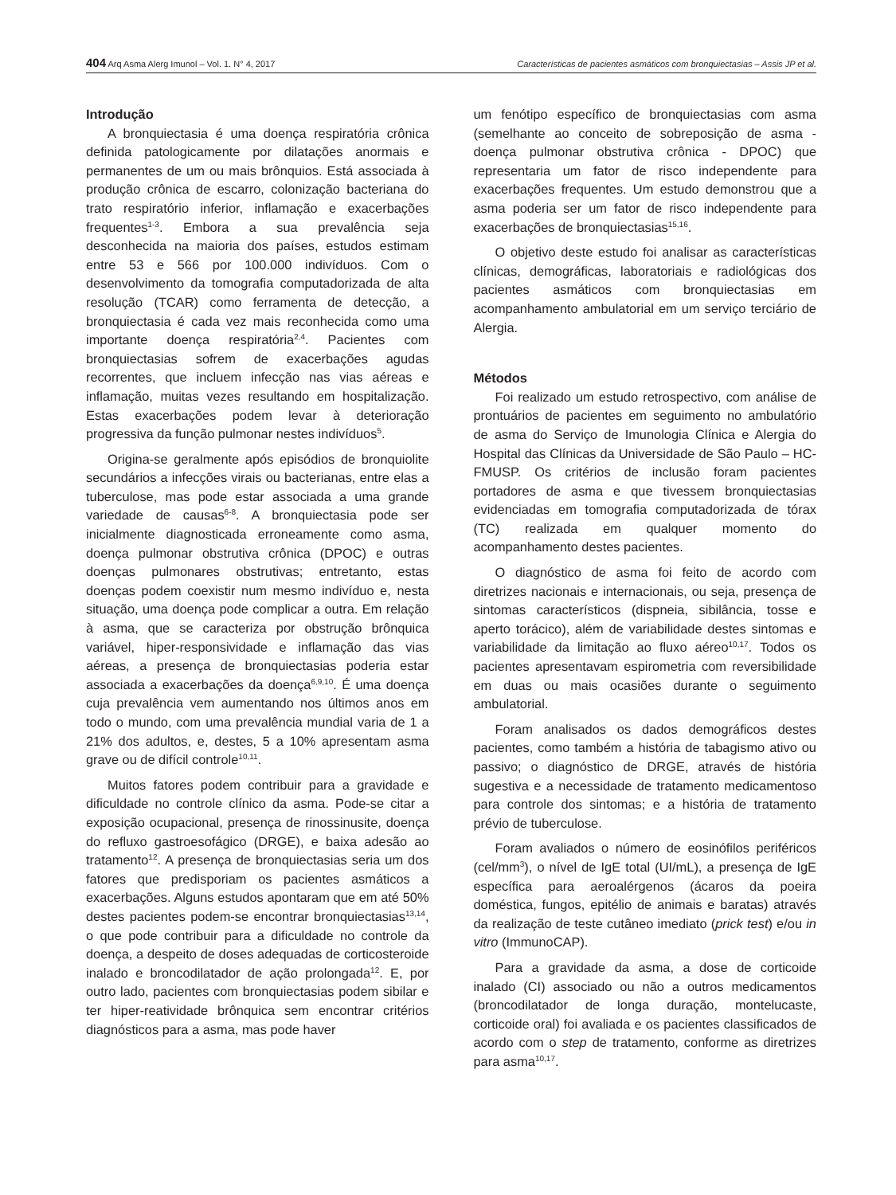404 Arq Asma Alerg Imunol – Vol. 1. N° 4, 2017 Características de pacientes asmáticos com bronquiectasias – Assis JP et al.
Introdução
A bronquiectasia é uma doença respiratória crônica definida patologicamente por dilatações anormais e permanentes de um ou mais brônquios. Está associada à produção crônica de escarro, colonização bacteriana do trato respiratório inferior, inflamação e exacerbações frequentes<sup>1-3</sup>. Embora a sua prevalência seja desconhecida na maioria dos países, estudos estimam entre 53 e 566 por 100.000 indivíduos. Com o desenvolvimento da tomografia computadorizada de alta resolução (TCAR) como ferramenta de detecção, a bronquiectasia é cada vez mais reconhecida como uma importante doença respiratória<sup>2,4</sup>. Pacientes com bronquiectasias sofrem de exacerbações agudas recorrentes, que incluem infecção nas vias aéreas e inflamação, muitas vezes resultando em hospitalização. Estas exacerbações podem levar à deterioração progressiva da função pulmonar nestes indivíduos<sup>5</sup>.
Origina-se geralmente após episódios de bronquiolite secundários a infecções virais ou bacterianas, entre elas a tuberculose, mas pode estar associada a uma grande variedade de causas<sup>6-8</sup>. A bronquiectasia pode ser inicialmente diagnosticada erroneamente como asma, doença pulmonar obstrutiva crônica (DPOC) e outras doenças pulmonares obstrutivas; entretanto, estas doenças podem coexistir num mesmo indivíduo e, nesta situação, uma doença pode complicar a outra. Em relação à asma, que se caracteriza por obstrução brônquica variável, hiper-responsividade e inflamação das vias aéreas, a presença de bronquiectasias poderia estar associada a exacerbações da doença<sup>6,9,10</sup>. É uma doença cuja prevalência vem aumentando nos últimos anos em todo o mundo, com uma prevalência mundial varia de 1 a 21% dos adultos, e, destes, 5 a 10% apresentam asma grave ou de difícil controle<sup>10,11</sup>.
Muitos fatores podem contribuir para a gravidade e dificuldade no controle clínico da asma. Pode-se citar a exposição ocupacional, presença de rinossinusite, doença do refluxo gastroesofágico (DRGE), e baixa adesão ao tratamento<sup>12</sup>. A presença de bronquiectasias seria um dos fatores que predisporiam os pacientes asmáticos a exacerbações. Alguns estudos apontaram que em até 50% destes pacientes podem-se encontrar bronquiectasias<sup>13,14</sup>, o que pode contribuir para a dificuldade no controle da doença, a despeito de doses adequadas de corticosteroide inalado e broncodilatador de ação prolongada<sup>12</sup>. E, por outro lado, pacientes com bronquiectasias podem sibilar e ter hiper-reatividade brônquica sem encontrar critérios diagnósticos para a asma, mas pode haver
um fenótipo específico de bronquiectasias com asma (semelhante ao conceito de sobreposição de asma - doença pulmonar obstrutiva crônica - DPOC) que representaria um fator de risco independente para exacerbações frequentes. Um estudo demonstrou que a asma poderia ser um fator de risco independente para exacerbações de bronquiectasias<sup>15,16</sup>.
O objetivo deste estudo foi analisar as características clínicas, demográficas, laboratoriais e radiológicas dos pacientes asmáticos com bronquiectasias em acompanhamento ambulatorial em um serviço terciário de Alergia.
Métodos
Foi realizado um estudo retrospectivo, com análise de prontuários de pacientes em seguimento no ambulatório de asma do Serviço de Imunologia Clínica e Alergia do Hospital das Clínicas da Universidade de São Paulo – HC-FMUSP. Os critérios de inclusão foram pacientes portadores de asma e que tivessem bronquiectasias evidenciadas em tomografia computadorizada de tórax (TC) realizada em qualquer momento do acompanhamento destes pacientes.
O diagnóstico de asma foi feito de acordo com diretrizes nacionais e internacionais, ou seja, presença de sintomas característicos (dispneia, sibilância, tosse e aperto torácico), além de variabilidade destes sintomas e variabilidade da limitação ao fluxo aéreo<sup>10,17</sup>. Todos os pacientes apresentavam espirometria com reversibilidade em duas ou mais ocasiões durante o seguimento ambulatorial.
Foram analisados os dados demográficos destes pacientes, como também a história de tabagismo ativo ou passivo; o diagnóstico de DRGE, através de história sugestiva e a necessidade de tratamento medicamentoso para controle dos sintomas; e a história de tratamento prévio de tuberculose.
Foram avaliados o número de eosinófilos periféricos (cel/mm<sup>3</sup>), o nível de IgE total (UI/mL), a presença de IgE específica para aeroalérgenos (ácaros da poeira doméstica, fungos, epitélio de animais e baratas) através da realização de teste cutâneo imediato (prick test) e/ou in vitro (ImmunoCAP).
Para a gravidade da asma, a dose de corticoide inalado (CI) associado ou não a outros medicamentos (broncodilatador de longa duração, montelucaste, corticoide oral) foi avaliada e os pacientes classificados de acordo com o step de tratamento, conforme as diretrizes para asma<sup>10,17</sup>.